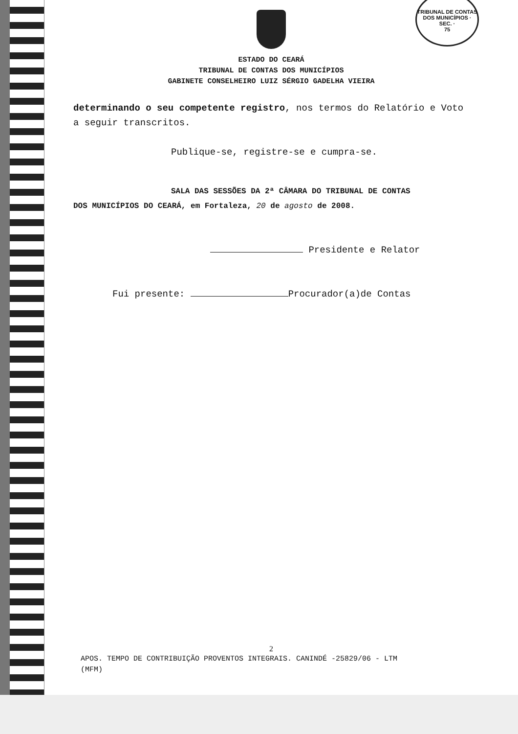TRIBUNAL DE CONTAS DOS MUNICÍPIOS · SEC. ·
75
ESTADO DO CEARÁ
TRIBUNAL DE CONTAS DOS MUNICÍPIOS
GABINETE CONSELHEIRO LUIZ SÉRGIO GADELHA VIEIRA
determinando o seu competente registro, nos termos do Relatório e Voto a seguir transcritos.
Publique-se, registre-se e cumpra-se.
SALA DAS SESSÕES DA 2ª CÂMARA DO TRIBUNAL DE CONTAS
DOS MUNICÍPIOS DO CEARÁ, em Fortaleza, 20 de agosto de 2008.
Presidente e Relator
Fui presente: Procurador(a)de Contas
2
APOS. TEMPO DE CONTRIBUIÇÃO PROVENTOS INTEGRAIS. CANINDÉ -25829/06 - LTM
(MFM)